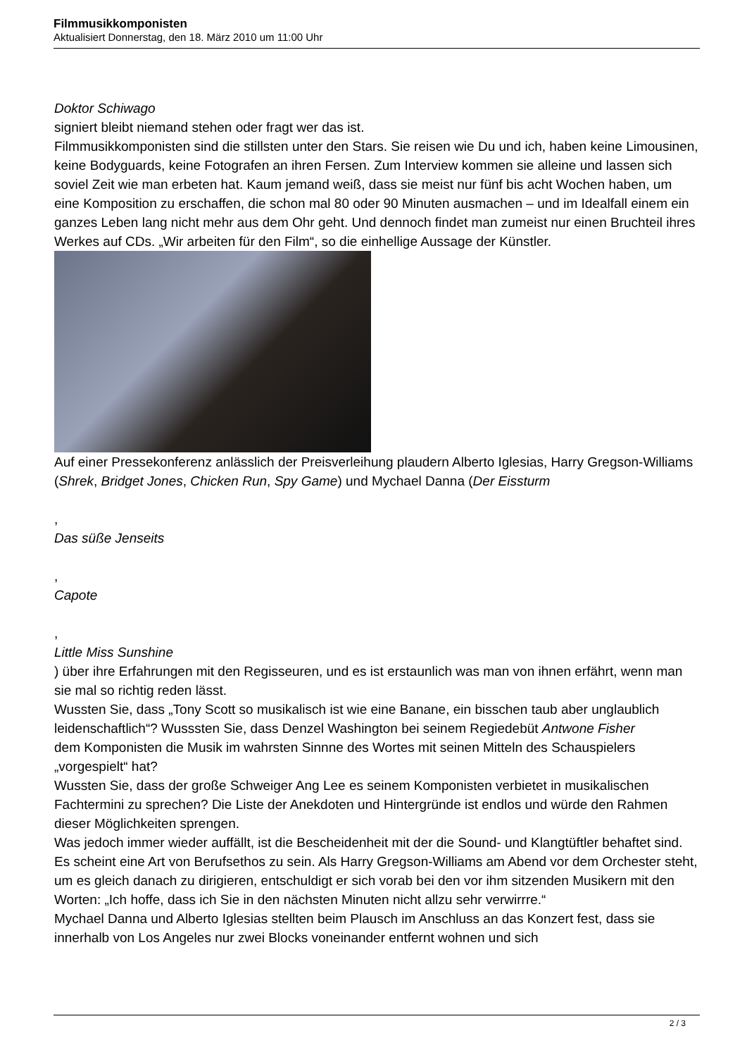Filmmusikkomponisten
Aktualisiert Donnerstag, den 18. März 2010 um 11:00 Uhr
Doktor Schiwago
signiert bleibt niemand stehen oder fragt wer das ist.
Filmmusikkomponisten sind die stillsten unter den Stars. Sie reisen wie Du und ich, haben keine Limousinen, keine Bodyguards, keine Fotografen an ihren Fersen. Zum Interview kommen sie alleine und lassen sich soviel Zeit wie man erbeten hat. Kaum jemand weiß, dass sie meist nur fünf bis acht Wochen haben, um eine Komposition zu erschaffen, die schon mal 80 oder 90 Minuten ausmachen – und im Idealfall einem ein ganzes Leben lang nicht mehr aus dem Ohr geht. Und dennoch findet man zumeist nur einen Bruchteil ihres Werkes auf CDs. „Wir arbeiten für den Film“, so die einhellige Aussage der Künstler.
Auf einer Pressekonferenz anlässlich der Preisverleihung plaudern Alberto Iglesias, Harry Gregson-Williams (Shrek, Bridget Jones, Chicken Run, Spy Game) und Mychael Danna (Der Eissturm
,
Das süße Jenseits
,
Capote
,
Little Miss Sunshine
) über ihre Erfahrungen mit den Regisseuren, und es ist erstaunlich was man von ihnen erfährt, wenn man sie mal so richtig reden lässt.
Wussten Sie, dass „Tony Scott so musikalisch ist wie eine Banane, ein bisschen taub aber unglaublich leidenschaftlich“? Wusssten Sie, dass Denzel Washington bei seinem Regiedebüt Antwone Fisher
dem Komponisten die Musik im wahrsten Sinnne des Wortes mit seinen Mitteln des Schauspielers „vorgespielt“ hat?
Wussten Sie, dass der große Schweiger Ang Lee es seinem Komponisten verbietet in musikalischen Fachtermini zu sprechen? Die Liste der Anekdoten und Hintergründe ist endlos und würde den Rahmen dieser Möglichkeiten sprengen.
Was jedoch immer wieder auffällt, ist die Bescheidenheit mit der die Sound- und Klangtüftler behaftet sind. Es scheint eine Art von Berufsethos zu sein. Als Harry Gregson-Williams am Abend vor dem Orchester steht, um es gleich danach zu dirigieren, entschuldigt er sich vorab bei den vor ihm sitzenden Musikern mit den Worten: „Ich hoffe, dass ich Sie in den nächsten Minuten nicht allzu sehr verwirrre.“
Mychael Danna und Alberto Iglesias stellten beim Plausch im Anschluss an das Konzert fest, dass sie innerhalb von Los Angeles nur zwei Blocks voneinander entfernt wohnen und sich
2 / 3